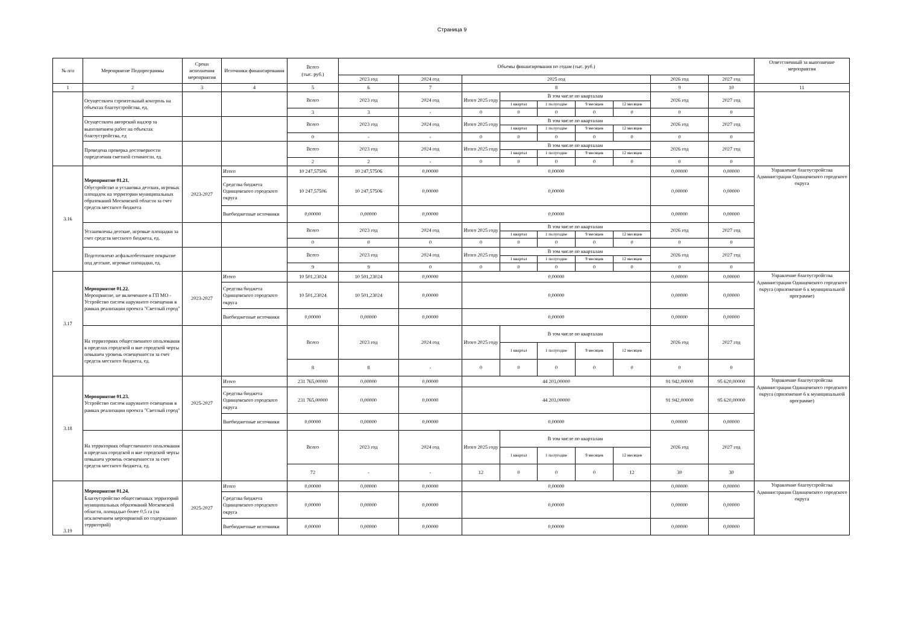Страница 9
| № п/п | Мероприятие Подпрограммы | Сроки исполнения мероприятия | Источники финансирования | Всего (тыс. руб.) | Объемы финансирования по годам (тыс. руб.) | | | | | | | | | Ответственный за выполнение мероприятия |
| --- | --- | --- | --- | --- | --- | --- | --- | --- | --- | --- | --- | --- | --- | --- |
| | | | | | 2023 год | 2024 год | 2025 год | | | | | 2026 год | 2027 год | |
| 1 | 2 | 3 | 4 | 5 | 6 | 7 | 8 | | | | | 9 | 10 | 11 |
| | Осуществлен строительный контроль на объектах благоустройства, ед. | | | Всего | 2023 год | 2024 год | Итого 2025 году | В том числе по кварталам | | | | 2026 год | 2027 год | |
| | | | | | | | | 1 квартал | 1 полугодие | 9 месяцев | 12 месяцев | | | |
| | | | | 3 | 3 | - | 0 | 0 | 0 | 0 | 0 | 0 | 0 | |
| | Осуществлен авторский надзор за выполнением работ на объектах благоустройства, ед | | | Всего | 2023 год | 2024 год | Итого 2025 году | В том числе по кварталам | | | | 2026 год | 2027 год | |
| | | | | | | | | 1 квартал | 1 полугодие | 9 месяцев | 12 месяцев | | | |
| | | | | 0 | - | - | 0 | 0 | 0 | 0 | 0 | 0 | 0 | |
| | Проведена проверка достоверности определения сметной стоимости, ед. | | | Всего | 2023 год | 2024 год | Итого 2025 году | В том числе по кварталам | | | | 2026 год | 2027 год | |
| | | | | | | | | 1 квартал | 1 полугодие | 9 месяцев | 12 месяцев | | | |
| | | | | 2 | 2 | - | 0 | 0 | 0 | 0 | 0 | 0 | 0 | |
| 3.16 | Мероприятие 01.21. Обустройство и установка детских, игровых площадок на территории муниципальных образований Московской области за счет средств местного бюджета | 2023-2027 | Итого | 10 247,57506 | 10 247,57506 | 0,00000 | 0,00000 | | | | | 0,00000 | 0,00000 | Управление благоустройства Администрации Одинцовского городского округа |
| | | | Средства бюджета Одинцовского городского округа | 10 247,57506 | 10 247,57506 | 0,00000 | 0,00000 | | | | | 0,00000 | 0,00000 | |
| | | | Внебюджетные источники | 0,00000 | 0,00000 | 0,00000 | 0,00000 | | | | | 0,00000 | 0,00000 | |
| | Установлены детские, игровые площадки за счет средств местного бюджета, ед. | | | Всего | 2023 год | 2024 год | Итого 2025 году | В том числе по кварталам | | | | 2026 год | 2027 год | |
| | | | | | | | | 1 квартал | 1 полугодие | 9 месяцев | 12 месяцев | | | |
| | | | | 0 | 0 | 0 | 0 | 0 | 0 | 0 | 0 | 0 | 0 | |
| | Подготовлено асфальтобетонное покрытие под детские, игровые площадки, ед. | | | Всего | 2023 год | 2024 год | Итого 2025 году | В том числе по кварталам | | | | 2026 год | 2027 год | |
| | | | | | | | | 1 квартал | 1 полугодие | 9 месяцев | 12 месяцев | | | |
| | | | | 9 | 9 | 0 | 0 | 0 | 0 | 0 | 0 | 0 | 0 | |
| 3.17 | Мероприятие 01.22. Мероприятие, не включенное в ГП МО - Устройство систем наружного освещения в рамках реализации проекта "Светлый город" | 2023-2027 | Итого | 10 501,23024 | 10 501,23024 | 0,00000 | 0,00000 | | | | | 0,00000 | 0,00000 | Управление благоустройства Администрации Одинцовского городского округа (приложение 6 к муниципальной программе) |
| | | | Средства бюджета Одинцовского городского округа | 10 501,23024 | 10 501,23024 | 0,00000 | 0,00000 | | | | | 0,00000 | 0,00000 | |
| | | | Внебюджетные источники | 0,00000 | 0,00000 | 0,00000 | 0,00000 | | | | | 0,00000 | 0,00000 | |
| | На территориях общественного пользования в пределах городской и вне городской черты повышен уровень освещенности за счет средств местного бюджета, ед. | | | Всего | 2023 год | 2024 год | Итого 2025 году | В том числе по кварталам | | | | 2026 год | 2027 год | |
| | | | | | | | | 1 квартал | 1 полугодие | 9 месяцев | 12 месяцев | | | |
| | | | | 8 | 8 | - | 0 | 0 | 0 | 0 | 0 | 0 | 0 | |
| 3.18 | Мероприятие 01.23. Устройство систем наружного освещения в рамках реализации проекта "Светлый город" | 2025-2027 | Итого | 231 765,00000 | 0,00000 | 0,00000 | 44 203,00000 | | | | | 91 942,00000 | 95 620,00000 | Управление благоустройства Администрации Одинцовского городского округа (приложение 6 к муниципальной программе) |
| | | | Средства бюджета Одинцовского городского округа | 231 765,00000 | 0,00000 | 0,00000 | 44 203,00000 | | | | | 91 942,00000 | 95 620,00000 | |
| | | | Внебюджетные источники | 0,00000 | 0,00000 | 0,00000 | 0,00000 | | | | | 0,00000 | 0,00000 | |
| | На территориях общественного пользования в пределах городской и вне городской черты повышен уровень освещенности за счет средств местного бюджета, ед. | | | Всего | 2023 год | 2024 год | Итого 2025 году | В том числе по кварталам | | | | 2026 год | 2027 год | |
| | | | | | | | | 1 квартал | 1 полугодие | 9 месяцев | 12 месяцев | | | |
| | | | | 72 | - | - | 12 | 0 | 0 | 0 | 12 | 30 | 30 | |
| 3.19 | Мероприятие 01.24. Благоустройство общественных территорий муниципальных образований Московской области, площадью более 0,5 га (за исключением мероприятий по содержанию территорий) | 2025-2027 | Итого | 0,00000 | 0,00000 | 0,00000 | 0,00000 | | | | | 0,00000 | 0,00000 | Управление благоустройства Администрации Одинцовского городского округа |
| | | | Средства бюджета Одинцовского городского округа | 0,00000 | 0,00000 | 0,00000 | 0,00000 | | | | | 0,00000 | 0,00000 | |
| | | | Внебюджетные источники | 0,00000 | 0,00000 | 0,00000 | 0,00000 | | | | | 0,00000 | 0,00000 | |